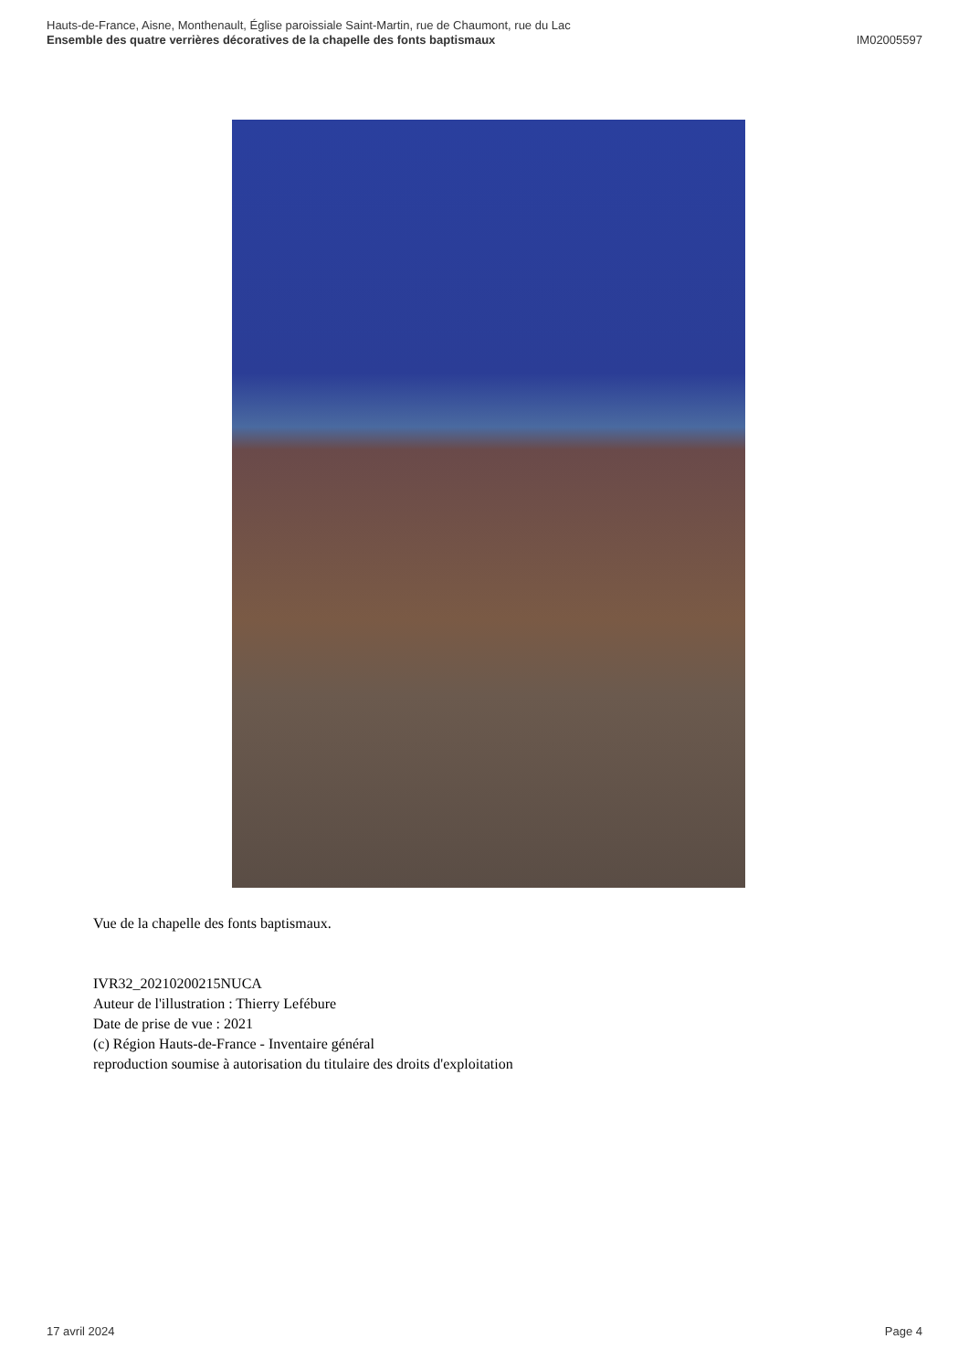Hauts-de-France, Aisne, Monthenault, Église paroissiale Saint-Martin, rue de Chaumont, rue du Lac
Ensemble des quatre verrières décoratives de la chapelle des fonts baptismaux IM02005597
Vue de la chapelle des fonts baptismaux.
IVR32_20210200215NUCA
Auteur de l'illustration : Thierry Lefébure
Date de prise de vue : 2021
(c) Région Hauts-de-France - Inventaire général
reproduction soumise à autorisation du titulaire des droits d'exploitation
17 avril 2024 Page 4